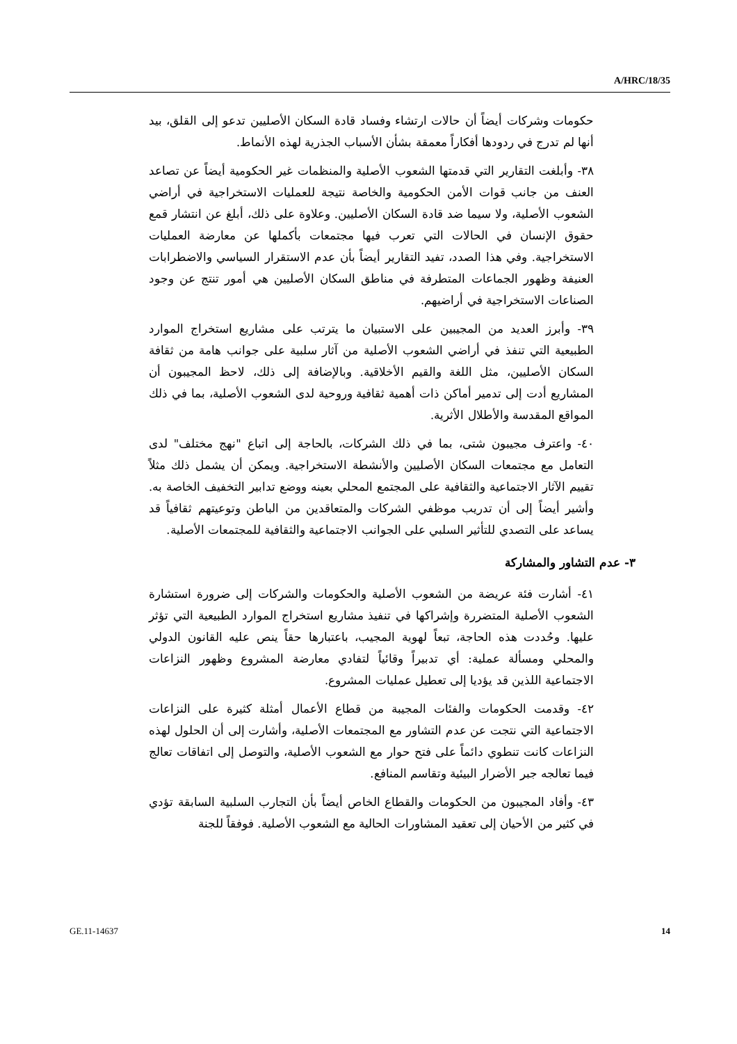A/HRC/18/35
حكومات وشركات أيضاً أن حالات ارتشاء وفساد قادة السكان الأصليين تدعو إلى القلق، بيد أنها لم تدرج في ردودها أفكاراً معمقة بشأن الأسباب الجذرية لهذه الأنماط.
٣٨- وأبلغت التقارير التي قدمتها الشعوب الأصلية والمنظمات غير الحكومية أيضاً عن تصاعد العنف من جانب قوات الأمن الحكومية والخاصة نتيجة للعمليات الاستخراجية في أراضي الشعوب الأصلية، ولا سيما ضد قادة السكان الأصليين. وعلاوة على ذلك، أبلغ عن انتشار قمع حقوق الإنسان في الحالات التي تعرب فيها مجتمعات بأكملها عن معارضة العمليات الاستخراجية. وفي هذا الصدد، تفيد التقارير أيضاً بأن عدم الاستقرار السياسي والاضطرابات العنيفة وظهور الجماعات المتطرفة في مناطق السكان الأصليين هي أمور تنتج عن وجود الصناعات الاستخراجية في أراضيهم.
٣٩- وأبرز العديد من المجيبين على الاستبيان ما يترتب على مشاريع استخراج الموارد الطبيعية التي تنفذ في أراضي الشعوب الأصلية من آثار سلبية على جوانب هامة من ثقافة السكان الأصليين، مثل اللغة والقيم الأخلاقية. وبالإضافة إلى ذلك، لاحظ المجيبون أن المشاريع أدت إلى تدمير أماكن ذات أهمية ثقافية وروحية لدى الشعوب الأصلية، بما في ذلك المواقع المقدسة والأطلال الأثرية.
٤٠- واعترف مجيبون شتى، بما في ذلك الشركات، بالحاجة إلى اتباع "نهج مختلف" لدى التعامل مع مجتمعات السكان الأصليين والأنشطة الاستخراجية. ويمكن أن يشمل ذلك مثلاً تقييم الآثار الاجتماعية والثقافية على المجتمع المحلي بعينه ووضع تدابير التخفيف الخاصة به. وأشير أيضاً إلى أن تدريب موظفي الشركات والمتعاقدين من الباطن وتوعيتهم ثقافياً قد يساعد على التصدي للتأثير السلبي على الجوانب الاجتماعية والثقافية للمجتمعات الأصلية.
٣- عدم التشاور والمشاركة
٤١- أشارت فئة عريضة من الشعوب الأصلية والحكومات والشركات إلى ضرورة استشارة الشعوب الأصلية المتضررة وإشراكها في تنفيذ مشاريع استخراج الموارد الطبيعية التي تؤثر عليها. وحُددت هذه الحاجة، تبعاً لهوية المجيب، باعتبارها حقاً ينص عليه القانون الدولي والمحلي ومسألة عملية: أي تدبيراً وقائياً لتفادي معارضة المشروع وظهور النزاعات الاجتماعية اللذين قد يؤديا إلى تعطيل عمليات المشروع.
٤٢- وقدمت الحكومات والفئات المجيبة من قطاع الأعمال أمثلة كثيرة على النزاعات الاجتماعية التي نتجت عن عدم التشاور مع المجتمعات الأصلية، وأشارت إلى أن الحلول لهذه النزاعات كانت تنطوي دائماً على فتح حوار مع الشعوب الأصلية، والتوصل إلى اتفاقات تعالج فيما تعالجه جبر الأضرار البيئية وتقاسم المنافع.
٤٣- وأفاد المجيبون من الحكومات والقطاع الخاص أيضاً بأن التجارب السلبية السابقة تؤدي في كثير من الأحيان إلى تعقيد المشاورات الحالية مع الشعوب الأصلية. فوفقاً للجنة
GE.11-14637 14